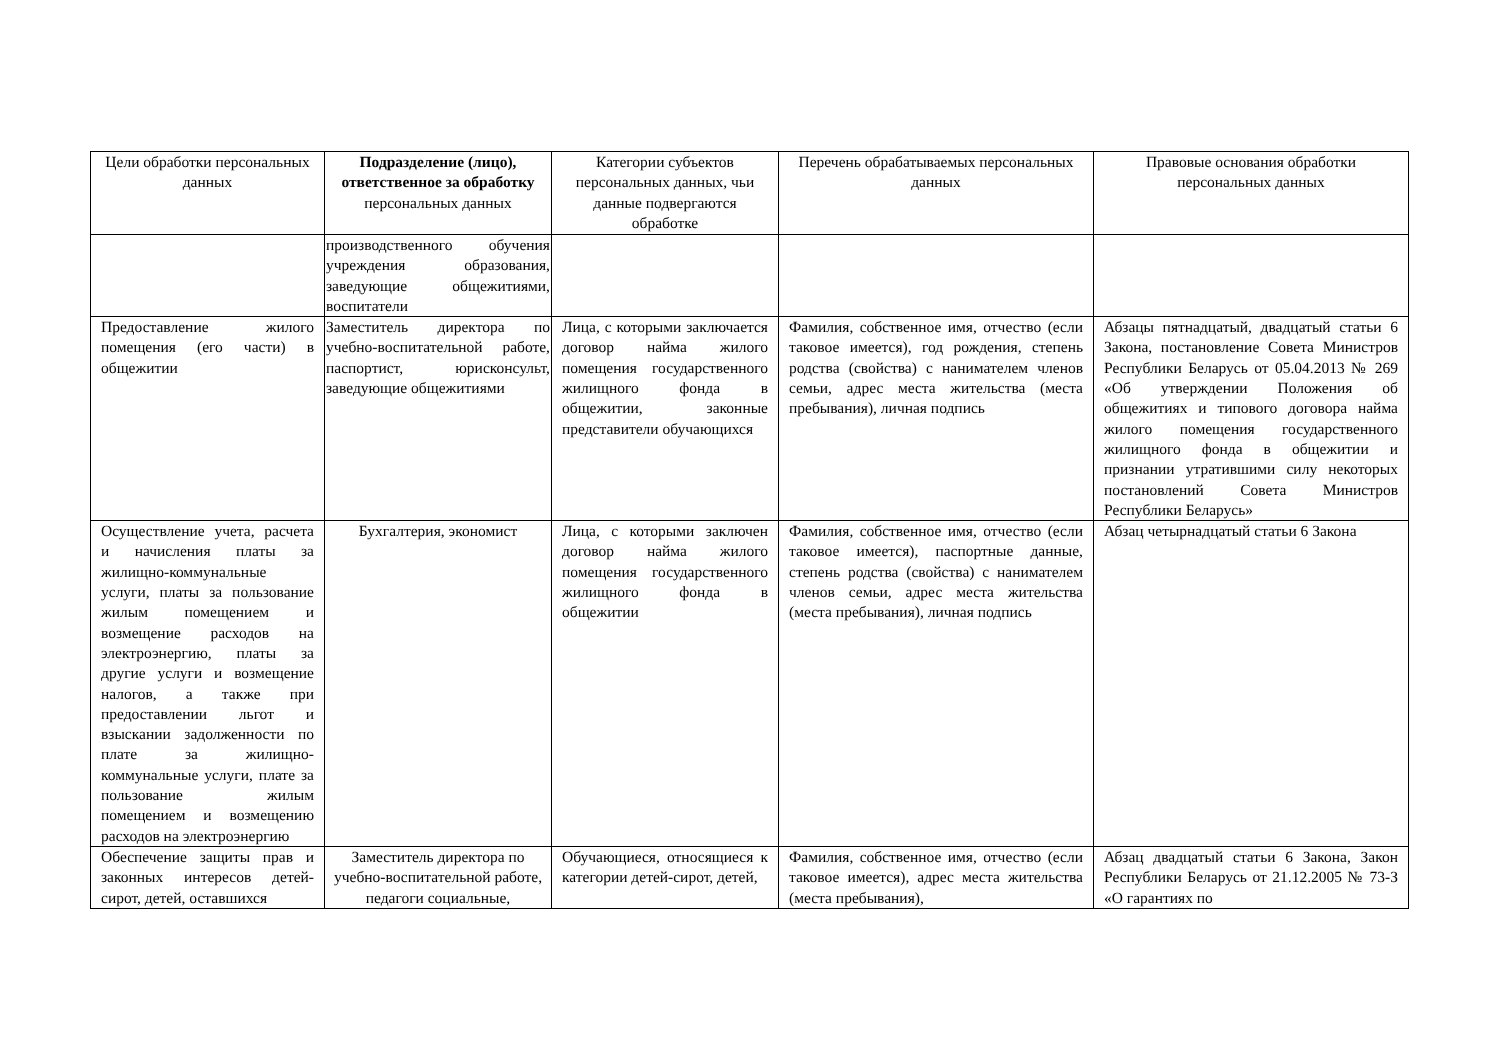| Цели обработки персональных данных | Подразделение (лицо), ответственное за обработку персональных данных | Категории субъектов персональных данных, чьи данные подвергаются обработке | Перечень обрабатываемых персональных данных | Правовые основания обработки персональных данных |
| --- | --- | --- | --- | --- |
| | производственного обучения учреждения образования, заведующие общежитиями, воспитатели | | | |
| Предоставление жилого помещения (его части) в общежитии | Заместитель директора по учебно-воспитательной работе, паспортист, юрисконсульт, заведующие общежитиями | Лица, с которыми заключается договор найма жилого помещения государственного жилищного фонда в общежитии, законные представители обучающихся | Фамилия, собственное имя, отчество (если таковое имеется), год рождения, степень родства (свойства) с нанимателем членов семьи, адрес места жительства (места пребывания), личная подпись | Абзацы пятнадцатый, двадцатый статьи 6 Закона, постановление Совета Министров Республики Беларусь от 05.04.2013 № 269 «Об утверждении Положения об общежитиях и типового договора найма жилого помещения государственного жилищного фонда в общежитии и признании утратившими силу некоторых постановлений Совета Министров Республики Беларусь» |
| Осуществление учета, расчета и начисления платы за жилищно-коммунальные услуги, платы за пользование жилым помещением и возмещение расходов на электроэнергию, платы за другие услуги и возмещение налогов, а также при предоставлении льгот и взыскании задолженности по плате за жилищно-коммунальные услуги, плате за пользование жилым помещением и возмещению расходов на электроэнергию | Бухгалтерия, экономист | Лица, с которыми заключен договор найма жилого помещения государственного жилищного фонда в общежитии | Фамилия, собственное имя, отчество (если таковое имеется), паспортные данные, степень родства (свойства) с нанимателем членов семьи, адрес места жительства (места пребывания), личная подпись | Абзац четырнадцатый статьи 6 Закона |
| Обеспечение защиты прав и законных интересов детей-сирот, детей, оставшихся | Заместитель директора по учебно-воспитательной работе, педагоги социальные, | Обучающиеся, относящиеся к категории детей-сирот, детей, | Фамилия, собственное имя, отчество (если таковое имеется), адрес места жительства (места пребывания), | Абзац двадцатый статьи 6 Закона, Закон Республики Беларусь от 21.12.2005 № 73-З «О гарантиях по |